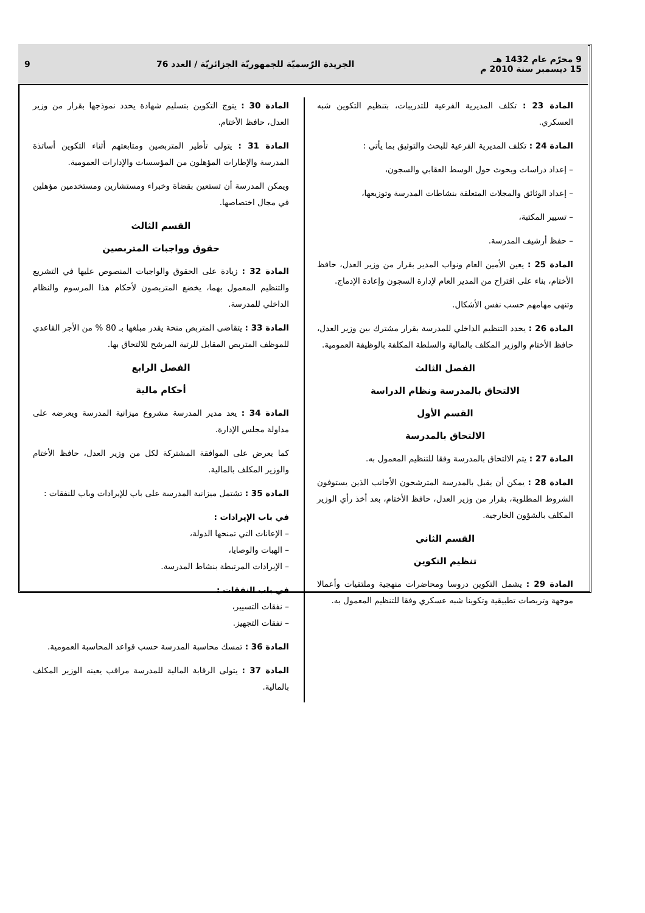9 محرّم عام 1432 هـ
15 ديسمبر سنة 2010 م
الجريدة الرّسميّة للجمهوريّة الجزائريّة / العدد 76
9
المادة 23 : تكلف المديرية الفرعية للتدريبات، بتنظيم التكوين شبه العسكري.
المادة 24 : تكلف المديرية الفرعية للبحث والتوثيق بما يأتي :
– إعداد دراسات وبحوث حول الوسط العقابي والسجون،
– إعداد الوثائق والمجلات المتعلقة بنشاطات المدرسة وتوزيعها،
– تسيير المكتبة،
– حفظ أرشيف المدرسة.
المادة 25 : يعين الأمين العام ونواب المدير بقرار من وزير العدل، حافظ الأختام، بناء على اقتراح من المدير العام لإدارة السجون وإعادة الإدماج.
وتنهى مهامهم حسب نفس الأشكال.
المادة 26 : يحدد التنظيم الداخلي للمدرسة بقرار مشترك بين وزير العدل، حافظ الأختام والوزير المكلف بالمالية والسلطة المكلفة بالوظيفة العمومية.
الفصل الثالث
الالتحاق بالمدرسة ونظام الدراسة
القسم الأول
الالتحاق بالمدرسة
المادة 27 : يتم الالتحاق بالمدرسة وفقا للتنظيم المعمول به.
المادة 28 : يمكن أن يقبل بالمدرسة المترشحون الأجانب الذين يستوفون الشروط المطلوبة، بقرار من وزير العدل، حافظ الأختام، بعد أخذ رأي الوزير المكلف بالشؤون الخارجية.
القسم الثاني
تنظيم التكوين
المادة 29 : يشمل التكوين دروسا ومحاضرات منهجية وملتقيات وأعمالا موجهة وتربصات تطبيقية وتكوينا شبه عسكري وفقا للتنظيم المعمول به.
المادة 30 : يتوج التكوين بتسليم شهادة يحدد نموذجها بقرار من وزير العدل، حافظ الأختام.
المادة 31 : يتولى تأطير المتربصين ومتابعتهم أثناء التكوين أساتذة المدرسة والإطارات المؤهلون من المؤسسات والإدارات العمومية.
ويمكن المدرسة أن تستعين بقضاة وخبراء ومستشارين ومستخدمين مؤهلين في مجال اختصاصها.
القسم الثالث
حقوق وواجبات المتربصين
المادة 32 : زيادة على الحقوق والواجبات المنصوص عليها في التشريع والتنظيم المعمول بهما، يخضع المتربصون لأحكام هذا المرسوم والنظام الداخلي للمدرسة.
المادة 33 : يتقاضى المتربص منحة يقدر مبلغها بـ 80 % من الأجر القاعدي للموظف المتربص المقابل للرتبة المرشح للالتحاق بها.
الفصل الرابع
أحكام مالية
المادة 34 : يعد مدير المدرسة مشروع ميزانية المدرسة ويعرضه على مداولة مجلس الإدارة.
كما يعرض على الموافقة المشتركة لكل من وزير العدل، حافظ الأختام والوزير المكلف بالمالية.
المادة 35 : تشتمل ميزانية المدرسة على باب للإيرادات وباب للنفقات :
في باب الإيرادات :
– الإعانات التي تمنحها الدولة،
– الهبات والوصايا،
– الإيرادات المرتبطة بنشاط المدرسة.
في باب النفقات :
– نفقات التسيير،
– نفقات التجهيز.
المادة 36 : تمسك محاسبة المدرسة حسب قواعد المحاسبة العمومية.
المادة 37 : يتولى الرقابة المالية للمدرسة مراقب يعينه الوزير المكلف بالمالية.